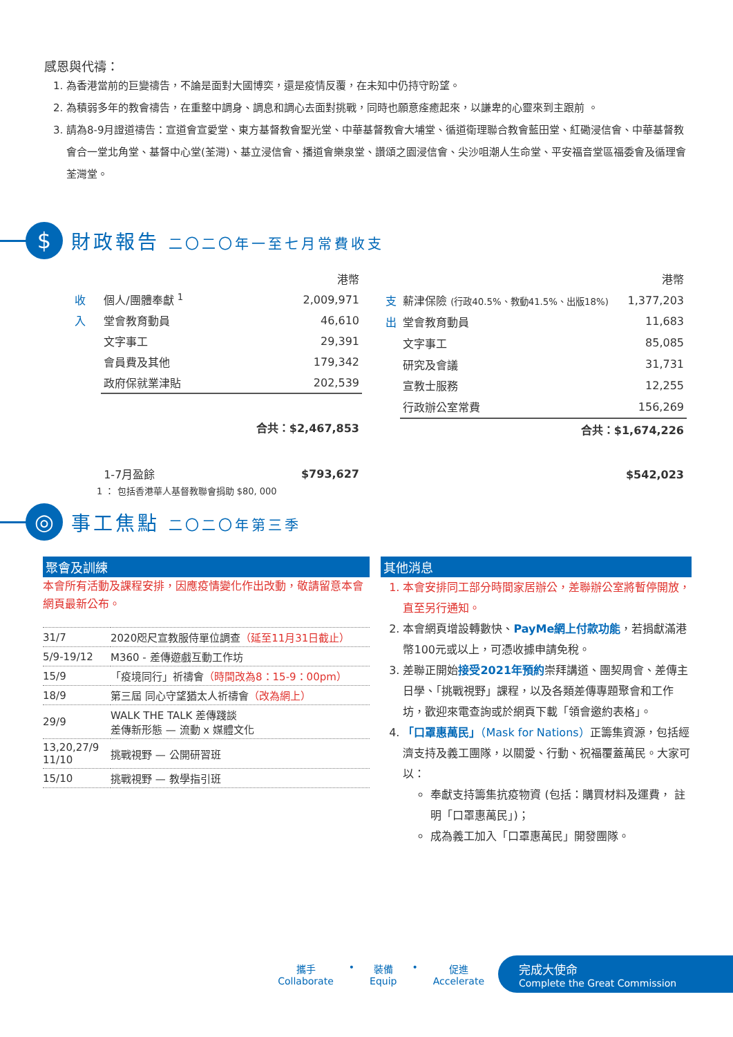感恩與代禱：
1. 為香港當前的巨變禱告，不論是面對大國博奕，還是疫情反覆，在未知中仍持守盼望。
2. 為積弱多年的教會禱告，在重整中調身、調息和調心去面對挑戰，同時也願意痊癒起來，以謙卑的心靈來到主跟前 。
3. 請為8-9月證道禱告：宣道會宣愛堂、東方基督教會聖光堂、中華基督教會大埔堂、循道衛理聯合教會藍田堂、紅磡浸信會、中華基督教會合一堂北角堂、基督中心堂(荃灣)、基立浸信會、播道會樂泉堂、讚頌之園浸信會、尖沙咀潮人生命堂、平安福音堂區福委會及循理會荃灣堂。
$
財政報告 二〇二〇年一至七月常費收支
| | | 港幣 |
| 收 | 個人/團體奉獻 <sup>1</sup> | 2,009,971 |
| 入 | 堂會教育動員 | 46,610 |
| | 文字事工 | 29,391 |
| | 會員費及其他 | 179,342 |
| | 政府保就業津貼 | 202,539 |
| | 合共：$2,467,853 | |
| | 1-7月盈餘 | $793,627 |
| | | 港幣 |
| 支 | 薪津保險 (行政40.5%、教動41.5%、出版18%) | 1,377,203 |
| 出 | 堂會教育動員 | 11,683 |
| | 文字事工 | 85,085 |
| | 研究及會議 | 31,731 |
| | 宣教士服務 | 12,255 |
| | 行政辦公室常費 | 156,269 |
| | 合共：$1,674,226 | |
| | | $542,023 |
1 ： 包括香港華人基督教聯會捐助 $80, 000
◎
事工焦點 二〇二〇年第三季
聚會及訓練
本會所有活動及課程安排，因應疫情變化作出改動，敬請留意本會網頁最新公布。
| 31/7 | 2020咫尺宣教服侍單位調查 （延至11月31日截止） |
| 5/9-19/12 | M360 - 差傳遊戲互動工作坊 |
| 15/9 | 「疫境同行」祈禱會 （時間改為8：15-9：00pm） |
| 18/9 | 第三屆 同心守望猶太人祈禱會 （改為網上） |
| 29/9 | WALK THE TALK 差傳踐談 差傳新形態 — 流動 x 媒體文化 |
| 13,20,27/9 11/10 | 挑戰視野 — 公開研習班 |
| 15/10 | 挑戰視野 — 教學指引班 |
其他消息
1. 本會安排同工部分時間家居辦公，差聯辦公室將暫停開放，直至另行通知。
2. 本會網頁增設轉數快、PayMe網上付款功能，若捐獻滿港幣100元或以上，可憑收據申請免稅。
3. 差聯正開始接受2021年預約崇拜講道、團契周會、差傳主日學、「挑戰視野」課程，以及各類差傳專題聚會和工作坊，歡迎來電查詢或於網頁下載「領會邀約表格」。
4. 「口罩惠萬民」（Mask for Nations）正籌集資源，包括經濟支持及義工團隊，以關愛、行動、祝福覆蓋萬民。大家可以：
奉獻支持籌集抗疫物資 (包括：購買材料及運費， 註明「口罩惠萬民」)；
成為義工加入「口罩惠萬民」開發團隊。
攜手
Collaborate
• 裝備
Equip
• 促進
Accelerate
完成大使命
Complete the Great Commission